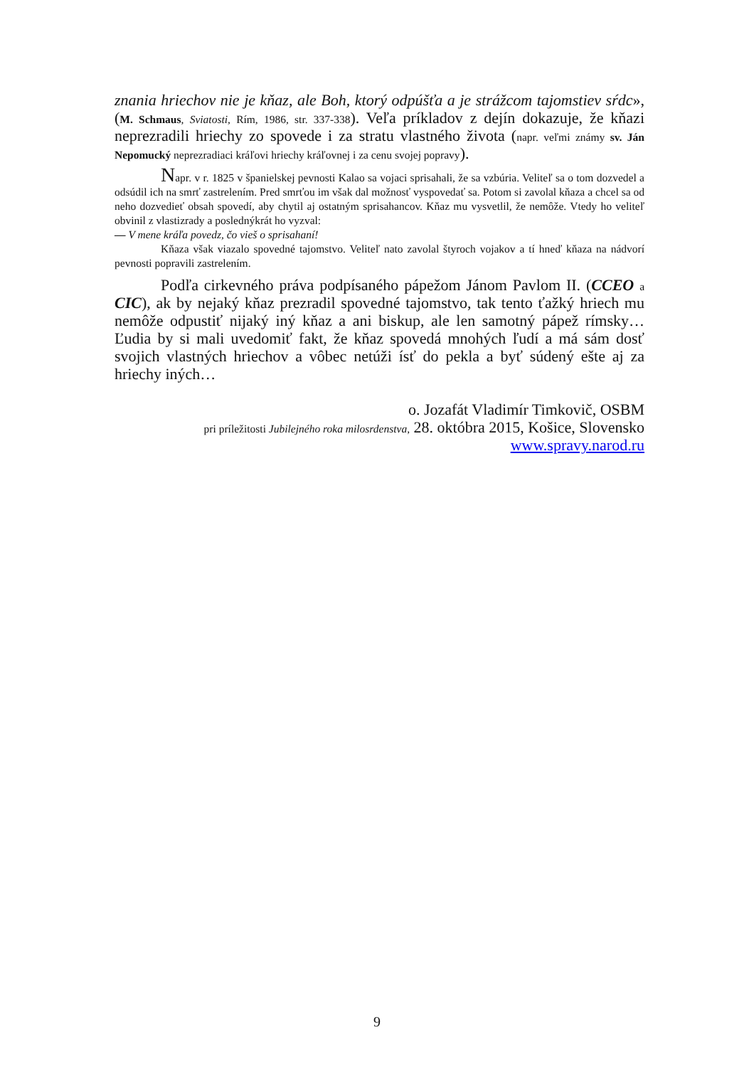znania hriechov nie je kňaz, ale Boh, ktorý odpúšťa a je strážcom tajomstiev sŕdc», (M. Schmaus, Sviatosti, Rím, 1986, str. 337-338). Veľa príkladov z dejín dokazuje, že kňazi neprezradili hriechy zo spovede i za stratu vlastného života (napr. veľmi známy sv. Ján Nepomucký neprezradiaci kráľovi hriechy kráľovnej i za cenu svojej popravy).
Napr. v r. 1825 v španielskej pevnosti Kalao sa vojaci sprisahali, že sa vzbúria. Veliteľ sa o tom dozvedel a odsúdil ich na smrť zastrelením. Pred smrťou im však dal možnosť vyspovedať sa. Potom si zavolal kňaza a chcel sa od neho dozvedieť obsah spovedí, aby chytil aj ostatným sprisahancov. Kňaz mu vysvetlil, že nemôže. Vtedy ho veliteľ obvinil z vlastizrady a poslednýkrát ho vyzval:
— V mene kráľa povedz, čo vieš o sprisahaní!
Kňaza však viazalo spovedné tajomstvo. Veliteľ nato zavolal štyroch vojakov a tí hneď kňaza na nádvorí pevnosti popravili zastrelením.
Podľa cirkevného práva podpísaného pápežom Jánom Pavlom II. (CCEO a CIC), ak by nejaký kňaz prezradil spovedné tajomstvo, tak tento ťažký hriech mu nemôže odpustiť nijaký iný kňaz a ani biskup, ale len samotný pápež rímsky… Ľudia by si mali uvedomiť fakt, že kňaz spovedá mnohých ľudí a má sám dosť svojich vlastných hriechov a vôbec netúži ísť do pekla a byť súdený ešte aj za hriechy iných…
o. Jozafát Vladimír Timkovič, OSBM
pri príležitosti Jubilejného roka milosrdenstva, 28. októbra 2015, Košice, Slovensko
www.spravy.narod.ru
9